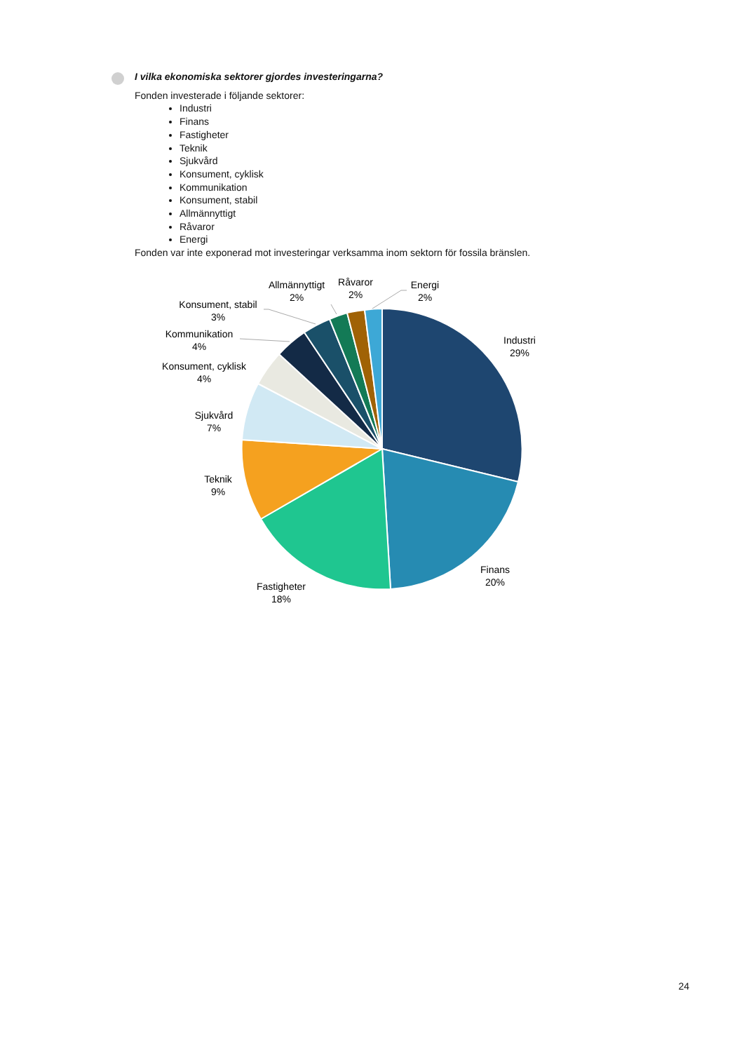I vilka ekonomiska sektorer gjordes investeringarna?
Fonden investerade i följande sektorer:
Industri
Finans
Fastigheter
Teknik
Sjukvård
Konsument, cyklisk
Kommunikation
Konsument, stabil
Allmännyttigt
Råvaror
Energi
Fonden var inte exponerad mot investeringar verksamma inom sektorn för fossila bränslen.
Industri
29%
Finans
20%
Fastigheter
18%
Teknik
9%
Sjukvård
7%
Konsument, cyklisk
4%
Kommunikation
4%
Konsument, stabil
3%
Allmännyttigt
2%
Råvaror
2%
Energi
2%
24